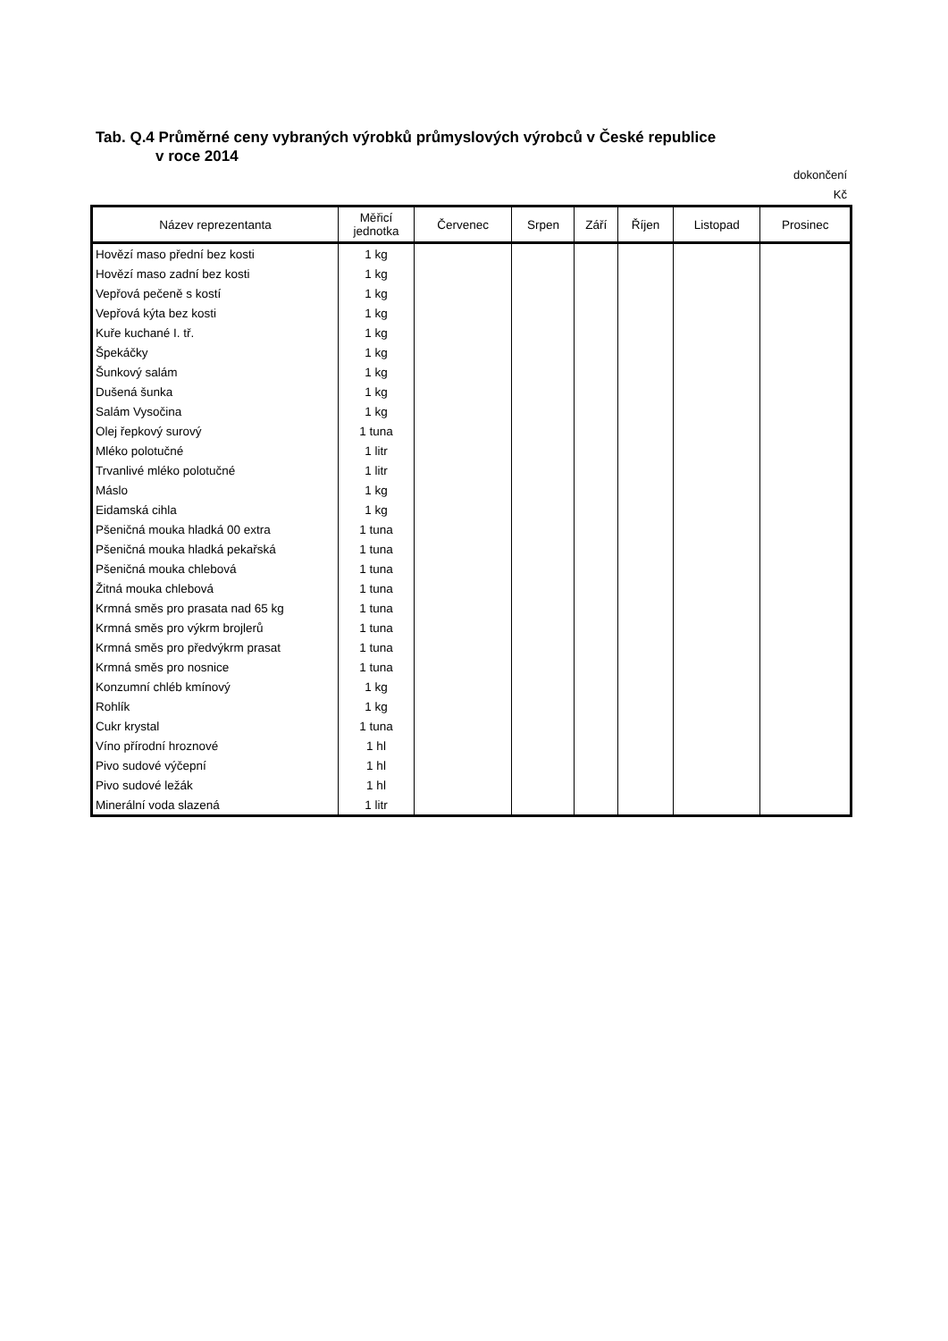Tab. Q.4 Průměrné ceny vybraných výrobků průmyslových výrobců v České republice
v roce 2014
dokončení
Kč
| Název reprezentanta | Měřicí jednotka | Červenec | Srpen | Září | Říjen | Listopad | Prosinec |
| --- | --- | --- | --- | --- | --- | --- | --- |
| Hovězí maso přední bez kosti | 1 kg | | | | | | |
| Hovězí maso zadní bez kosti | 1 kg | | | | | | |
| Vepřová pečeně s kostí | 1 kg | | | | | | |
| Vepřová kýta bez kosti | 1 kg | | | | | | |
| Kuře kuchané I. tř. | 1 kg | | | | | | |
| Špekáčky | 1 kg | | | | | | |
| Šunkový salám | 1 kg | | | | | | |
| Dušená šunka | 1 kg | | | | | | |
| Salám Vysočina | 1 kg | | | | | | |
| Olej řepkový surový | 1 tuna | | | | | | |
| Mléko polotučné | 1 litr | | | | | | |
| Trvanlivé mléko polotučné | 1 litr | | | | | | |
| Máslo | 1 kg | | | | | | |
| Eidamská cihla | 1 kg | | | | | | |
| Pšeničná mouka hladká 00 extra | 1 tuna | | | | | | |
| Pšeničná mouka hladká pekařská | 1 tuna | | | | | | |
| Pšeničná mouka chlebová | 1 tuna | | | | | | |
| Žitná mouka chlebová | 1 tuna | | | | | | |
| Krmná směs pro prasata nad 65 kg | 1 tuna | | | | | | |
| Krmná směs pro výkrm brojlerů | 1 tuna | | | | | | |
| Krmná směs pro předvýkrm prasat | 1 tuna | | | | | | |
| Krmná směs pro nosnice | 1 tuna | | | | | | |
| Konzumní chléb kmínový | 1 kg | | | | | | |
| Rohlík | 1 kg | | | | | | |
| Cukr krystal | 1 tuna | | | | | | |
| Víno přírodní hroznové | 1 hl | | | | | | |
| Pivo sudové výčepní | 1 hl | | | | | | |
| Pivo sudové ležák | 1 hl | | | | | | |
| Minerální voda slazená | 1 litr | | | | | | |